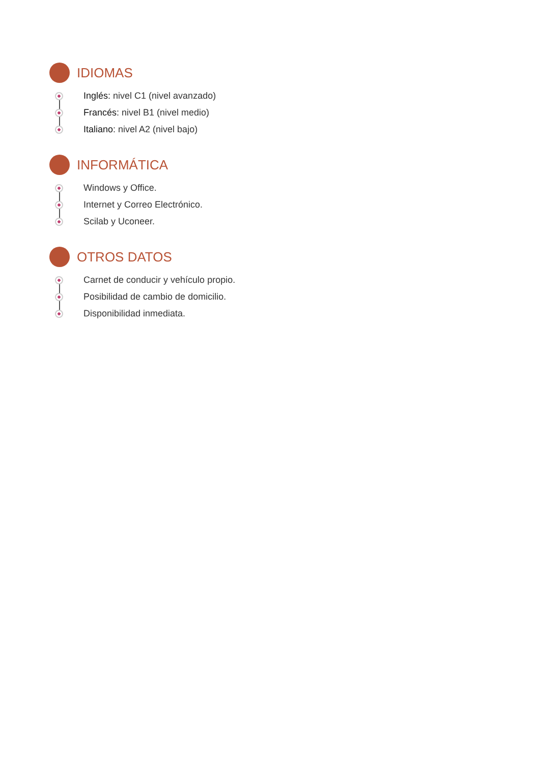IDIOMAS
Inglés: nivel C1 (nivel avanzado)
Francés: nivel B1 (nivel medio)
Italiano: nivel A2 (nivel bajo)
INFORMÁTICA
Windows y Office.
Internet y Correo Electrónico.
Scilab y Uconeer.
OTROS DATOS
Carnet de conducir y vehículo propio.
Posibilidad de cambio de domicilio.
Disponibilidad inmediata.